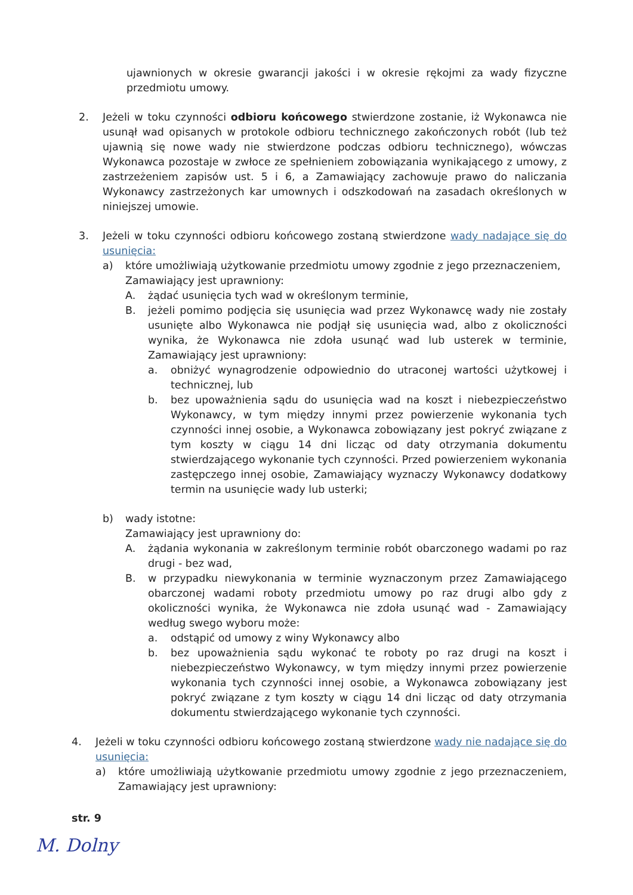ujawnionych w okresie gwarancji jakości i w okresie rękojmi za wady fizyczne przedmiotu umowy.
2. Jeżeli w toku czynności odbioru końcowego stwierdzone zostanie, iż Wykonawca nie usunął wad opisanych w protokole odbioru technicznego zakończonych robót (lub też ujawnią się nowe wady nie stwierdzone podczas odbioru technicznego), wówczas Wykonawca pozostaje w zwłoce ze spełnieniem zobowiązania wynikającego z umowy, z zastrzeżeniem zapisów ust. 5 i 6, a Zamawiający zachowuje prawo do naliczania Wykonawcy zastrzeżonych kar umownych i odszkodowań na zasadach określonych w niniejszej umowie.
3. Jeżeli w toku czynności odbioru końcowego zostaną stwierdzone wady nadające się do usunięcia:
a) które umożliwiają użytkowanie przedmiotu umowy zgodnie z jego przeznaczeniem,
Zamawiający jest uprawniony:
A. żądać usunięcia tych wad w określonym terminie,
B. jeżeli pomimo podjęcia się usunięcia wad przez Wykonawcę wady nie zostały usunięte albo Wykonawca nie podjął się usunięcia wad, albo z okoliczności wynika, że Wykonawca nie zdoła usunąć wad lub usterek w terminie, Zamawiający jest uprawniony:
a. obniżyć wynagrodzenie odpowiednio do utraconej wartości użytkowej i technicznej, lub
b. bez upoważnienia sądu do usunięcia wad na koszt i niebezpieczeństwo Wykonawcy, w tym między innymi przez powierzenie wykonania tych czynności innej osobie, a Wykonawca zobowiązany jest pokryć związane z tym koszty w ciągu 14 dni licząc od daty otrzymania dokumentu stwierdzającego wykonanie tych czynności. Przed powierzeniem wykonania zastępczego innej osobie, Zamawiający wyznaczy Wykonawcy dodatkowy termin na usunięcie wady lub usterki;
b) wady istotne:
Zamawiający jest uprawniony do:
A. żądania wykonania w zakreślonym terminie robót obarczonego wadami po raz drugi - bez wad,
B. w przypadku niewykonania w terminie wyznaczonym przez Zamawiającego obarczonej wadami roboty przedmiotu umowy po raz drugi albo gdy z okoliczności wynika, że Wykonawca nie zdoła usunąć wad - Zamawiający według swego wyboru może:
a. odstąpić od umowy z winy Wykonawcy albo
b. bez upoważnienia sądu wykonać te roboty po raz drugi na koszt i niebezpieczeństwo Wykonawcy, w tym między innymi przez powierzenie wykonania tych czynności innej osobie, a Wykonawca zobowiązany jest pokryć związane z tym koszty w ciągu 14 dni licząc od daty otrzymania dokumentu stwierdzającego wykonanie tych czynności.
4. Jeżeli w toku czynności odbioru końcowego zostaną stwierdzone wady nie nadające się do usunięcia:
a) które umożliwiają użytkowanie przedmiotu umowy zgodnie z jego przeznaczeniem, Zamawiający jest uprawniony:
str. 9
M. Dolny